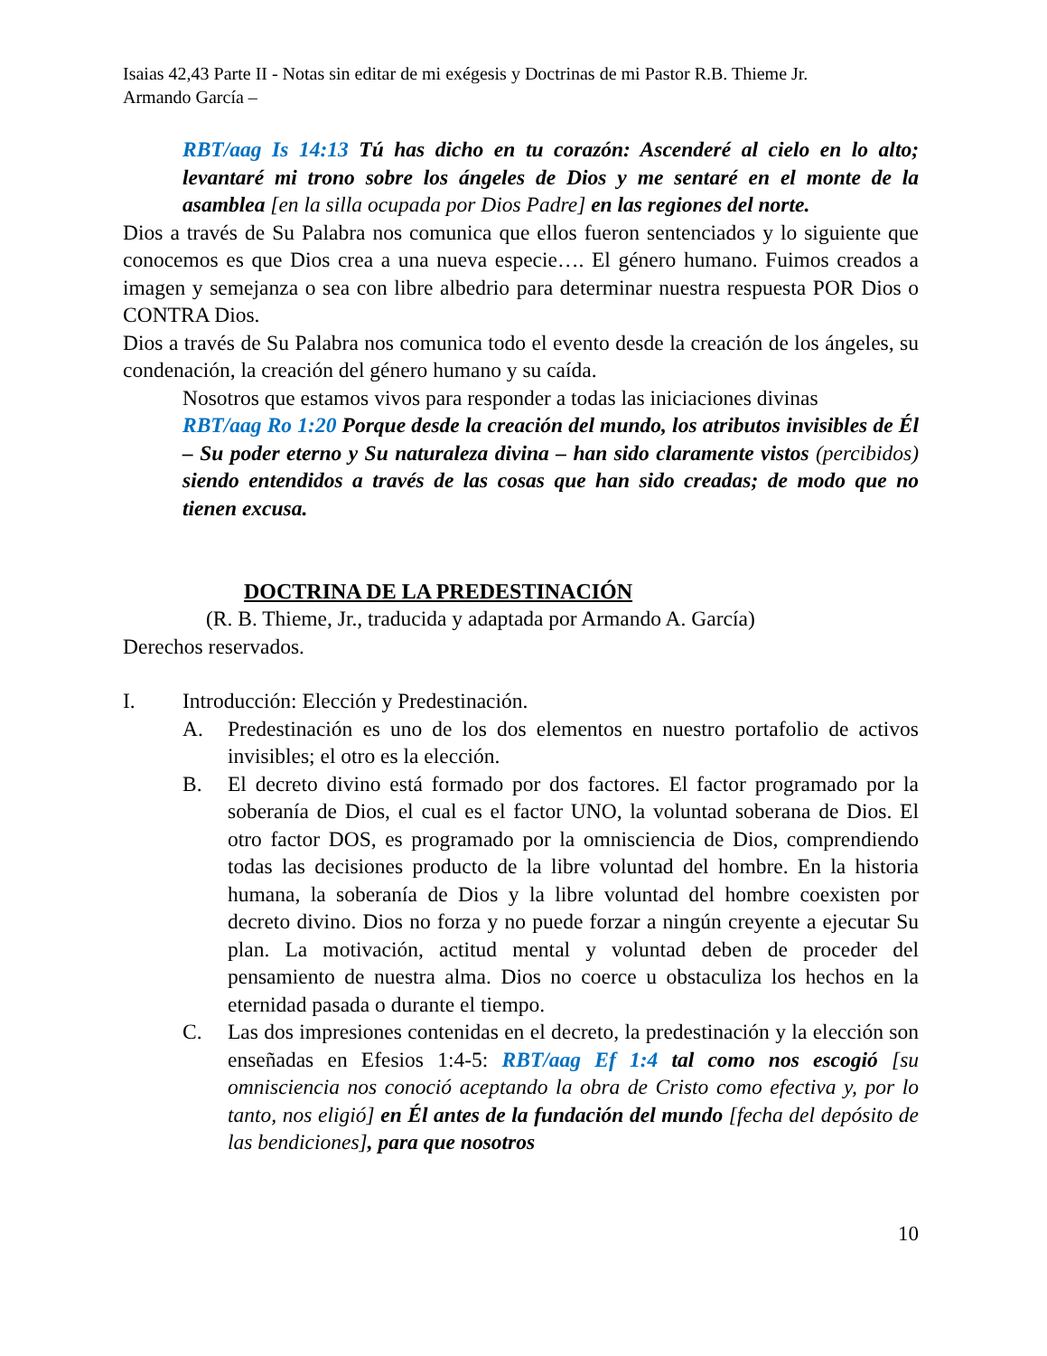Isaias 42,43 Parte II - Notas sin editar de mi exégesis y Doctrinas de mi Pastor R.B. Thieme Jr.
Armando García –
RBT/aag Is 14:13 Tú has dicho en tu corazón: Ascenderé al cielo en lo alto; levantaré mi trono sobre los ángeles de Dios y me sentaré en el monte de la asamblea [en la silla ocupada por Dios Padre] en las regiones del norte.
Dios a través de Su Palabra nos comunica que ellos fueron sentenciados y lo siguiente que conocemos es que Dios crea a una nueva especie…. El género humano. Fuimos creados a imagen y semejanza o sea con libre albedrio para determinar nuestra respuesta POR Dios o CONTRA Dios.
Dios a través de Su Palabra nos comunica todo el evento desde la creación de los ángeles, su condenación, la creación del género humano y su caída.
Nosotros que estamos vivos para responder a todas las iniciaciones divinas
RBT/aag Ro 1:20 Porque desde la creación del mundo, los atributos invisibles de Él – Su poder eterno y Su naturaleza divina – han sido claramente vistos (percibidos) siendo entendidos a través de las cosas que han sido creadas; de modo que no tienen excusa.
DOCTRINA DE LA PREDESTINACIÓN
(R. B. Thieme, Jr., traducida y adaptada por Armando A. García)
Derechos reservados.
I. Introducción: Elección y Predestinación.
A. Predestinación es uno de los dos elementos en nuestro portafolio de activos invisibles; el otro es la elección.
B. El decreto divino está formado por dos factores. El factor programado por la soberanía de Dios, el cual es el factor UNO, la voluntad soberana de Dios. El otro factor DOS, es programado por la omnisciencia de Dios, comprendiendo todas las decisiones producto de la libre voluntad del hombre. En la historia humana, la soberanía de Dios y la libre voluntad del hombre coexisten por decreto divino. Dios no forza y no puede forzar a ningún creyente a ejecutar Su plan. La motivación, actitud mental y voluntad deben de proceder del pensamiento de nuestra alma. Dios no coerce u obstaculiza los hechos en la eternidad pasada o durante el tiempo.
C. Las dos impresiones contenidas en el decreto, la predestinación y la elección son enseñadas en Efesios 1:4-5: RBT/aag Ef 1:4 tal como nos escogió [su omnisciencia nos conoció aceptando la obra de Cristo como efectiva y, por lo tanto, nos eligió] en Él antes de la fundación del mundo [fecha del depósito de las bendiciones], para que nosotros
10